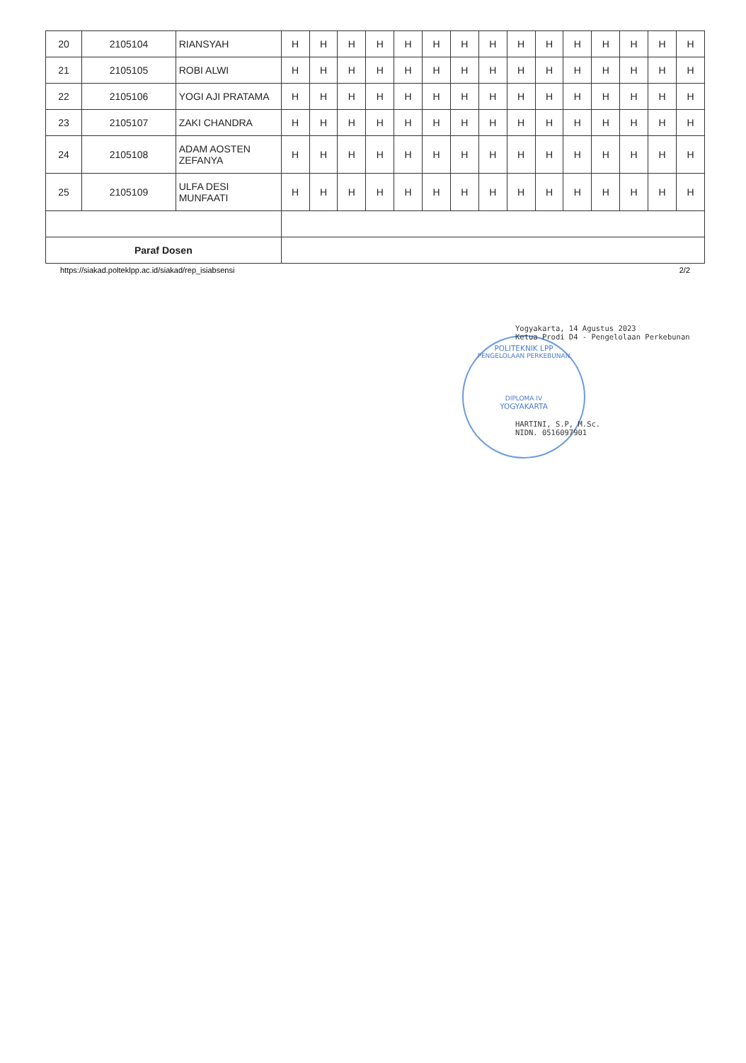| 20 | 2105104 | RIANSYAH | H | H | H | H | H | H | H | H | H | H | H | H | H | H | H |
| 21 | 2105105 | ROBI ALWI | H | H | H | H | H | H | H | H | H | H | H | H | H | H | H |
| 22 | 2105106 | YOGI AJI PRATAMA | H | H | H | H | H | H | H | H | H | H | H | H | H | H | H |
| 23 | 2105107 | ZAKI CHANDRA | H | H | H | H | H | H | H | H | H | H | H | H | H | H | H |
| 24 | 2105108 | ADAM AOSTEN ZEFANYA | H | H | H | H | H | H | H | H | H | H | H | H | H | H | H |
| 25 | 2105109 | ULFA DESI MUNFAATI | H | H | H | H | H | H | H | H | H | H | H | H | H | H | H |
| Paraf Dosen | | | | | | | | | | | | | | | | | |
https://siakad.polteklpp.ac.id/siakad/rep_isiabsensi 2/2
Yogyakarta, 14 Agustus 2023
Ketua Prodi D4 - Pengelolaan Perkebunan
POLITEKNIK LPP
PENGELOLAAN PERKEBUNAN
DIPLOMA IV
YOGYAKARTA
HARTINI, S.P, M.Sc.
NIDN. 0516097901